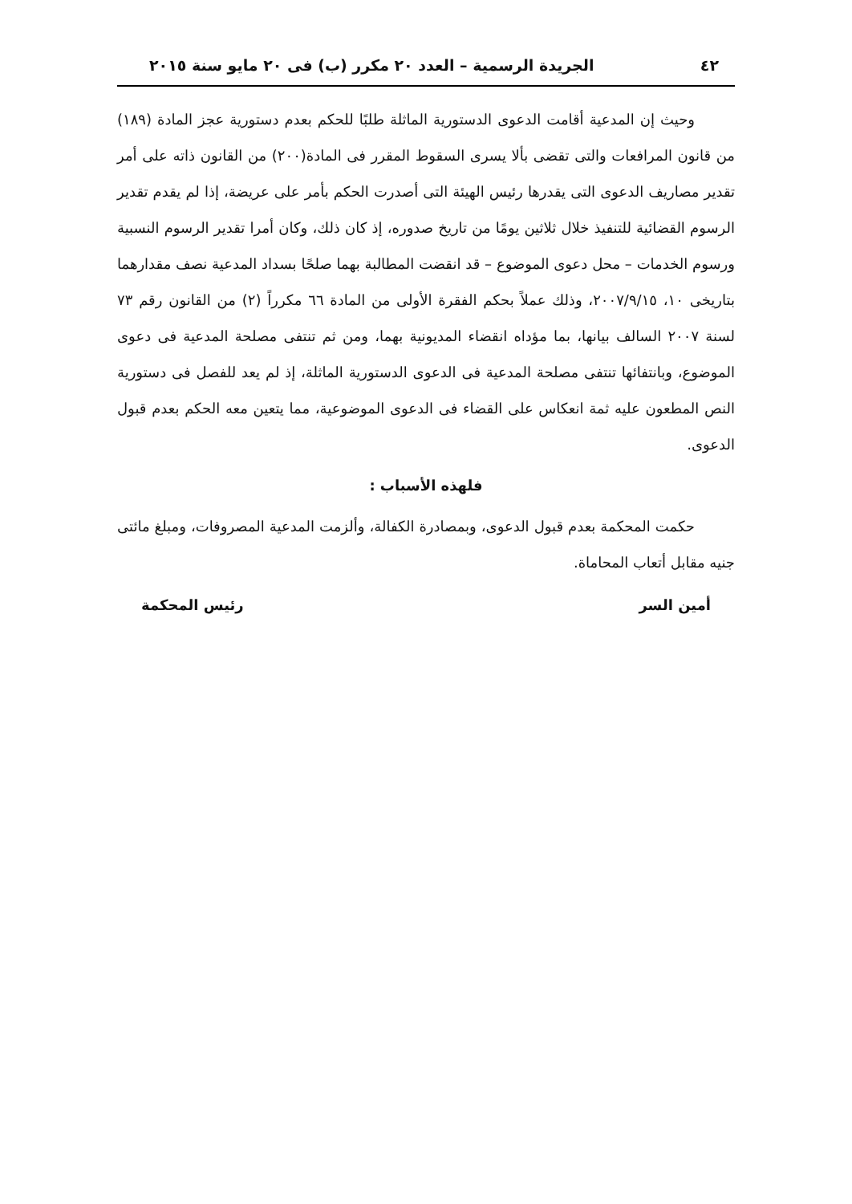٤٢ الجريدة الرسمية – العدد ٢٠ مكرر (ب) فى ٢٠ مايو سنة ٢٠١٥
وحيث إن المدعية أقامت الدعوى الدستورية الماثلة طلبًا للحكم بعدم دستورية عجز المادة (١٨٩) من قانون المرافعات والتى تقضى بألا يسرى السقوط المقرر فى المادة(٢٠٠) من القانون ذاته على أمر تقدير مصاريف الدعوى التى يقدرها رئيس الهيئة التى أصدرت الحكم بأمر على عريضة، إذا لم يقدم تقدير الرسوم القضائية للتنفيذ خلال ثلاثين يومًا من تاريخ صدوره، إذ كان ذلك، وكان أمرا تقدير الرسوم النسبية ورسوم الخدمات – محل دعوى الموضوع – قد انقضت المطالبة بهما صلحًا بسداد المدعية نصف مقدارهما بتاريخى ١٠، ٢٠٠٧/٩/١٥، وذلك عملاً بحكم الفقرة الأولى من المادة ٦٦ مكرراً (٢) من القانون رقم ٧٣ لسنة ٢٠٠٧ السالف بيانها، بما مؤداه انقضاء المديونية بهما، ومن ثم تنتفى مصلحة المدعية فى دعوى الموضوع، وبانتفائها تنتفى مصلحة المدعية فى الدعوى الدستورية الماثلة، إذ لم يعد للفصل فى دستورية النص المطعون عليه ثمة انعكاس على القضاء فى الدعوى الموضوعية، مما يتعين معه الحكم بعدم قبول الدعوى.
فلهذه الأسباب :
حكمت المحكمة بعدم قبول الدعوى، وبمصادرة الكفالة، وألزمت المدعية المصروفات، ومبلغ مائتى جنيه مقابل أتعاب المحاماة.
أمين السر رئيس المحكمة